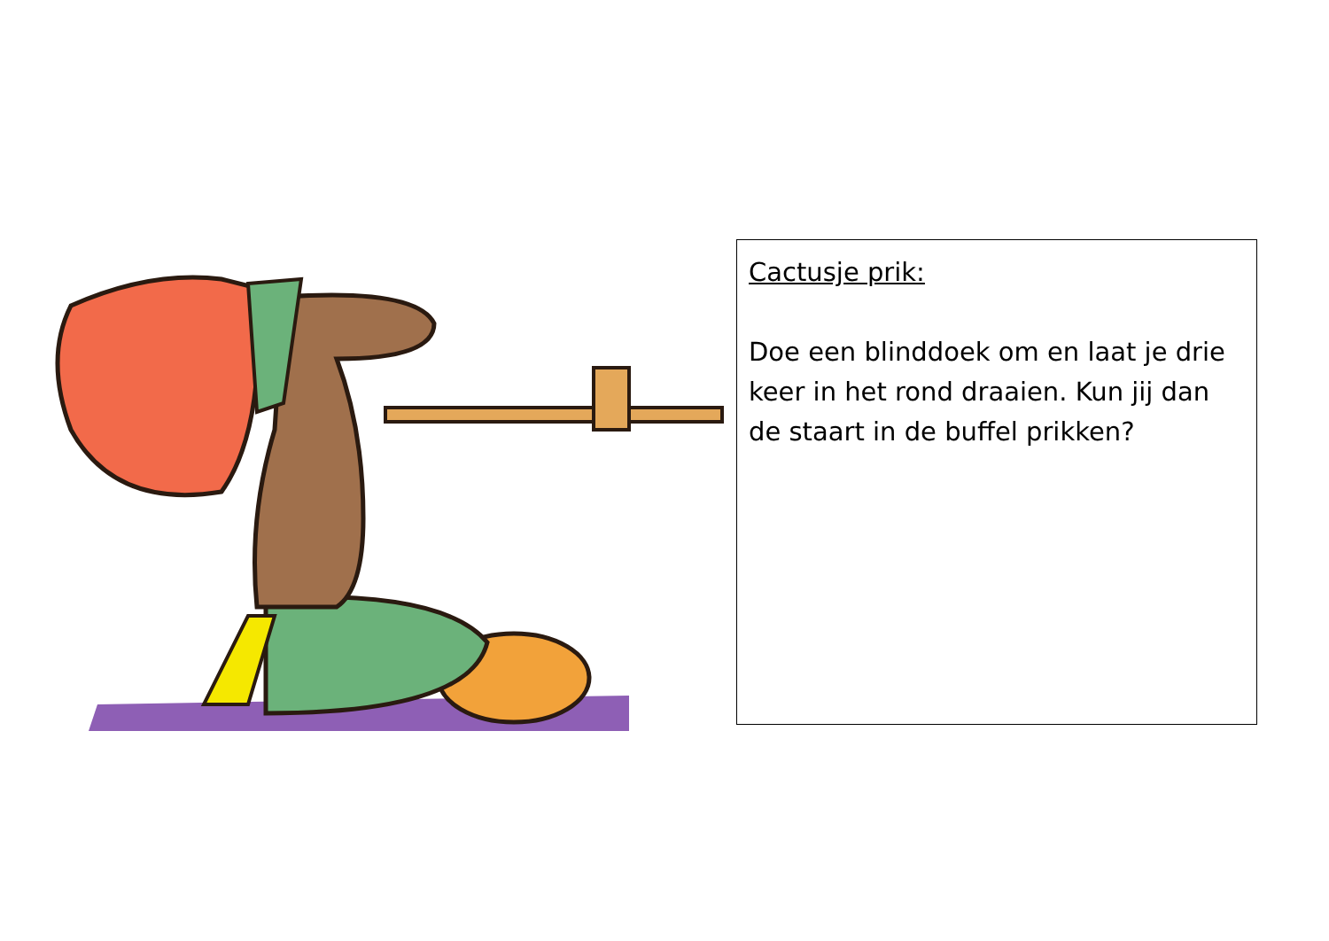Cactusje prik:
Doe een blinddoek om en laat je drie keer in het rond draaien. Kun jij dan de staart in de buffel prikken?